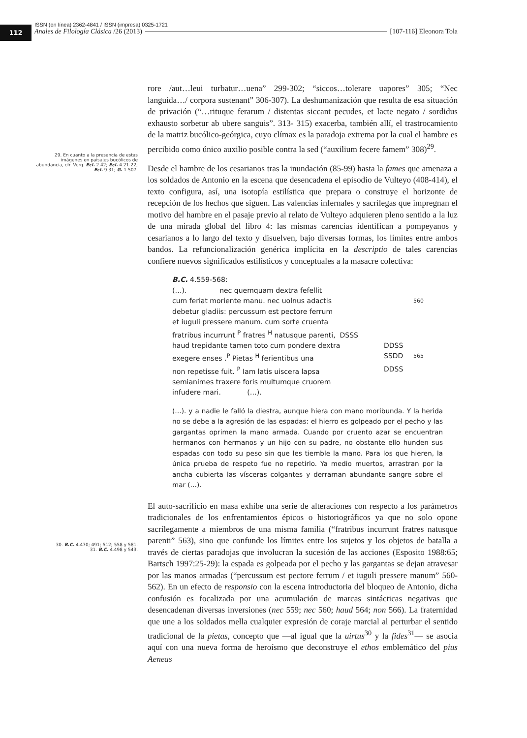112
ISSN (en línea) 2362-4841 / ISSN (impresa) 0325-1721
Anales de Filología Clásica /26 (2013) [107-116] Eleonora Tola
29. En cuanto a la presencia de estas imágenes en paisajes bucólicos de abundancia, cfr. Verg. Ecl. 2.42; Ecl. 4.21-22; Ecl. 9.31; G. 1.507.
30. B.C. 4.470; 491; 512; 558 y 581.
31. B.C. 4.498 y 543.
rore /aut…leui turbatur…uena” 299-302; “siccos…tolerare uapores” 305; “Nec languida…/ corpora sustenant” 306-307). La deshumanización que resulta de esa situación de privación (“…rituque ferarum / distentas siccant pecudes, et lacte negato / sordidus exhausto sorbetur ab ubere sanguis”. 313- 315) exacerba, también allí, el trastrocamiento de la matriz bucólico-geórgica, cuyo clímax es la paradoja extrema por la cual el hambre es percibido como único auxilio posible contra la sed (“auxilium fecere famem” 308)<sup>29</sup>.
Desde el hambre de los cesarianos tras la inundación (85-99) hasta la fames que amenaza a los soldados de Antonio en la escena que desencadena el episodio de Vulteyo (408-414), el texto configura, así, una isotopía estilística que prepara o construye el horizonte de recepción de los hechos que siguen. Las valencias infernales y sacrílegas que impregnan el motivo del hambre en el pasaje previo al relato de Vulteyo adquieren pleno sentido a la luz de una mirada global del libro 4: las mismas carencias identifican a pompeyanos y cesarianos a lo largo del texto y disuelven, bajo diversas formas, los límites entre ambos bandos. La refuncionalización genérica implícita en la descriptio de tales carencias confiere nuevos significados estilísticos y conceptuales a la masacre colectiva:
B.C. 4.559-568:
(…). nec quemquam dextra fefellit
cum feriat moriente manu. nec uolnus adactis 560
debetur gladiis: percussum est pectore ferrum
et iuguli pressere manum. cum sorte cruenta
fratribus incurrunt <sup>P</sup> fratres <sup>H</sup> natusque parenti, DSSS
haud trepidante tamen toto cum pondere dextra DDSS
exegere enses .<sup>P</sup> Pietas <sup>H</sup> ferientibus una SSDD 565
non repetisse fuit. <sup>P</sup> Iam latis uiscera lapsa DDSS
semianimes traxere foris multumque cruorem
infudere mari. (…).
(…). y a nadie le falló la diestra, aunque hiera con mano moribunda. Y la herida no se debe a la agresión de las espadas: el hierro es golpeado por el pecho y las gargantas oprimen la mano armada. Cuando por cruento azar se encuentran hermanos con hermanos y un hijo con su padre, no obstante ello hunden sus espadas con todo su peso sin que les tiemble la mano. Para los que hieren, la única prueba de respeto fue no repetirlo. Ya medio muertos, arrastran por la ancha cubierta las vísceras colgantes y derraman abundante sangre sobre el mar (…).
El auto-sacrificio en masa exhibe una serie de alteraciones con respecto a los parámetros tradicionales de los enfrentamientos épicos o historiográficos ya que no solo opone sacrílegamente a miembros de una misma familia (“fratribus incurrunt fratres natusque parenti” 563), sino que confunde los límites entre los sujetos y los objetos de batalla a través de ciertas paradojas que involucran la sucesión de las acciones (Esposito 1988:65; Bartsch 1997:25-29): la espada es golpeada por el pecho y las gargantas se dejan atravesar por las manos armadas (“percussum est pectore ferrum / et iuguli pressere manum” 560-562). En un efecto de responsio con la escena introductoria del bloqueo de Antonio, dicha confusión es focalizada por una acumulación de marcas sintácticas negativas que desencadenan diversas inversiones (nec 559; nec 560; haud 564; non 566). La fraternidad que une a los soldados mella cualquier expresión de coraje marcial al perturbar el sentido tradicional de la pietas, concepto que —al igual que la uirtus<sup>30</sup> y la fides<sup>31</sup>— se asocia aquí con una nueva forma de heroísmo que deconstruye el ethos emblemático del pius Aeneas